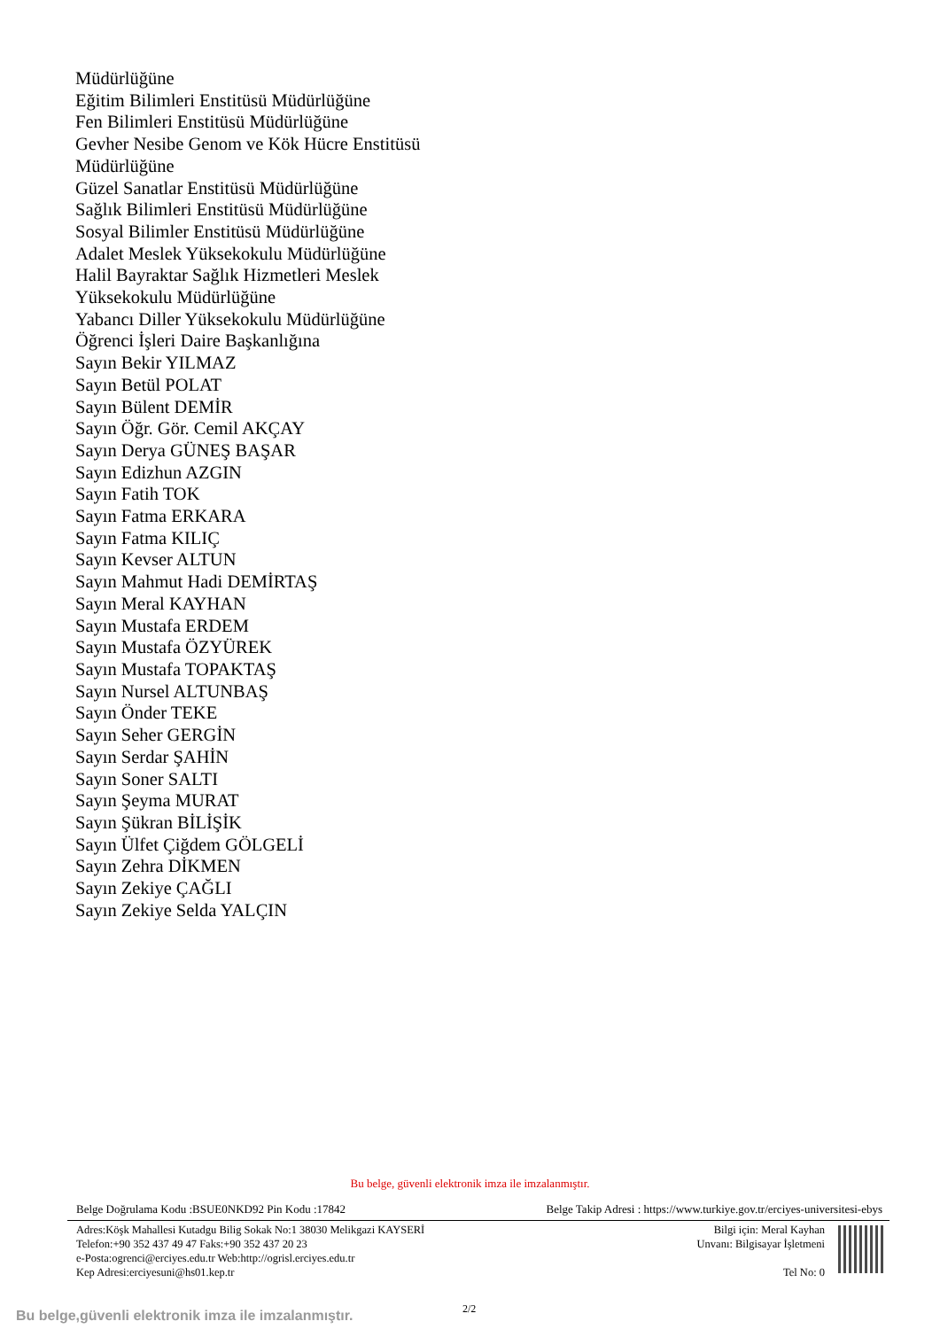Müdürlüğüne
Eğitim Bilimleri Enstitüsü Müdürlüğüne
Fen Bilimleri Enstitüsü Müdürlüğüne
Gevher Nesibe Genom ve Kök Hücre Enstitüsü
Müdürlüğüne
Güzel Sanatlar Enstitüsü Müdürlüğüne
Sağlık Bilimleri Enstitüsü Müdürlüğüne
Sosyal Bilimler Enstitüsü Müdürlüğüne
Adalet Meslek Yüksekokulu Müdürlüğüne
Halil Bayraktar Sağlık Hizmetleri Meslek
Yüksekokulu Müdürlüğüne
Yabancı Diller Yüksekokulu Müdürlüğüne
Öğrenci İşleri Daire Başkanlığına
Sayın Bekir YILMAZ
Sayın Betül POLAT
Sayın Bülent DEMİR
Sayın Öğr. Gör. Cemil AKÇAY
Sayın Derya GÜNEŞ BAŞAR
Sayın Edizhun AZGIN
Sayın Fatih TOK
Sayın Fatma ERKARA
Sayın Fatma KILIÇ
Sayın Kevser ALTUN
Sayın Mahmut Hadi DEMİRTAŞ
Sayın Meral KAYHAN
Sayın Mustafa ERDEM
Sayın Mustafa ÖZYÜREK
Sayın Mustafa TOPAKTAŞ
Sayın Nursel ALTUNBAŞ
Sayın Önder TEKE
Sayın Seher GERGİN
Sayın Serdar ŞAHİN
Sayın Soner SALTI
Sayın Şeyma MURAT
Sayın Şükran BİLİŞİK
Sayın Ülfet Çiğdem GÖLGELİ
Sayın Zehra DİKMEN
Sayın Zekiye ÇAĞLI
Sayın Zekiye Selda YALÇIN
Bu belge, güvenli elektronik imza ile imzalanmıştır.
Belge Doğrulama Kodu :BSUE0NKD92 Pin Kodu :17842 Belge Takip Adresi : https://www.turkiye.gov.tr/erciyes-universitesi-ebys
Adres:Köşk Mahallesi Kutadgu Bilig Sokak No:1 38030 Melikgazi KAYSERİ
Telefon:+90 352 437 49 47 Faks:+90 352 437 20 23
e-Posta:ogrenci@erciyes.edu.tr Web:http://ogrisl.erciyes.edu.tr
Kep Adresi:erciyesuni@hs01.kep.tr
Bilgi için: Meral Kayhan
Unvanı: Bilgisayar İşletmeni
Tel No: 0
2/2
Bu belge,güvenli elektronik imza ile imzalanmıştır.